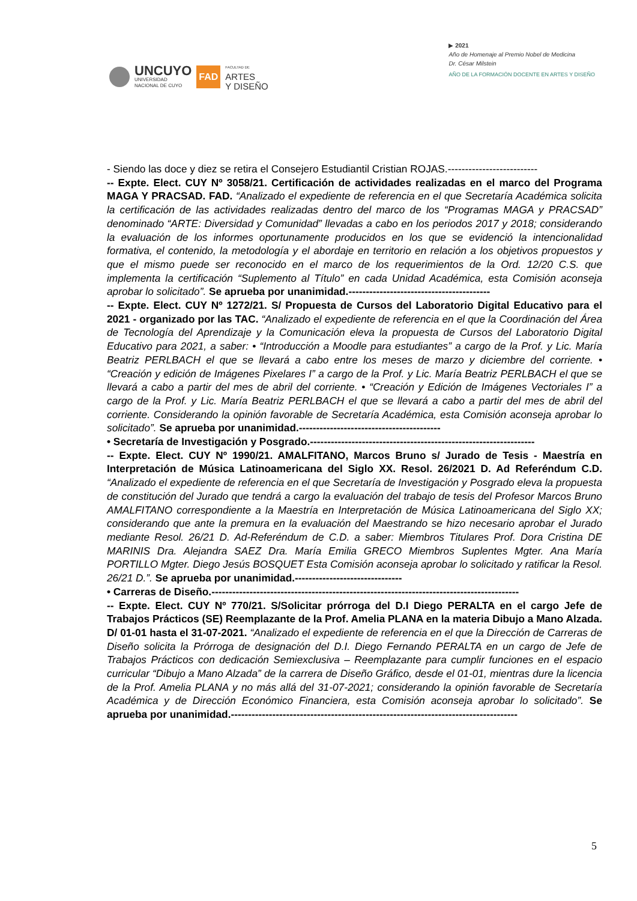UNCUYO
UNIVERSIDAD
NACIONAL DE CUYO
FAD
FACULTAD DE
ARTES
Y DISEÑO
▶ 2021
Año de Homenaje al Premio Nobel de Medicina
Dr. César Milstein
AÑO DE LA FORMACIÓN DOCENTE EN ARTES Y DISEÑO
- Siendo las doce y diez se retira el Consejero Estudiantil Cristian ROJAS.--------------------------
-- Expte. Elect. CUY Nº 3058/21. Certificación de actividades realizadas en el marco del Programa MAGA Y PRACSAD. FAD. “Analizado el expediente de referencia en el que Secretaría Académica solicita la certificación de las actividades realizadas dentro del marco de los “Programas MAGA y PRACSAD” denominado “ARTE: Diversidad y Comunidad” llevadas a cabo en los periodos 2017 y 2018; considerando la evaluación de los informes oportunamente producidos en los que se evidenció la intencionalidad formativa, el contenido, la metodología y el abordaje en territorio en relación a los objetivos propuestos y que el mismo puede ser reconocido en el marco de los requerimientos de la Ord. 12/20 C.S. que implementa la certificación “Suplemento al Título” en cada Unidad Académica, esta Comisión aconseja aprobar lo solicitado”. Se aprueba por unanimidad.-----------------------------------------
-- Expte. Elect. CUY Nº 1272/21. S/ Propuesta de Cursos del Laboratorio Digital Educativo para el 2021 - organizado por las TAC. “Analizado el expediente de referencia en el que la Coordinación del Área de Tecnología del Aprendizaje y la Comunicación eleva la propuesta de Cursos del Laboratorio Digital Educativo para 2021, a saber: • “Introducción a Moodle para estudiantes” a cargo de la Prof. y Lic. María Beatriz PERLBACH el que se llevará a cabo entre los meses de marzo y diciembre del corriente. • “Creación y edición de Imágenes Pixelares I” a cargo de la Prof. y Lic. María Beatriz PERLBACH el que se llevará a cabo a partir del mes de abril del corriente. • “Creación y Edición de Imágenes Vectoriales I” a cargo de la Prof. y Lic. María Beatriz PERLBACH el que se llevará a cabo a partir del mes de abril del corriente. Considerando la opinión favorable de Secretaría Académica, esta Comisión aconseja aprobar lo solicitado”. Se aprueba por unanimidad.-----------------------------------------
• Secretaría de Investigación y Posgrado.-----------------------------------------------------------------
-- Expte. Elect. CUY Nº 1990/21. AMALFITANO, Marcos Bruno s/ Jurado de Tesis - Maestría en Interpretación de Música Latinoamericana del Siglo XX. Resol. 26/2021 D. Ad Referéndum C.D. “Analizado el expediente de referencia en el que Secretaría de Investigación y Posgrado eleva la propuesta de constitución del Jurado que tendrá a cargo la evaluación del trabajo de tesis del Profesor Marcos Bruno AMALFITANO correspondiente a la Maestría en Interpretación de Música Latinoamericana del Siglo XX; considerando que ante la premura en la evaluación del Maestrando se hizo necesario aprobar el Jurado mediante Resol. 26/21 D. Ad-Referéndum de C.D. a saber: Miembros Titulares Prof. Dora Cristina DE MARINIS Dra. Alejandra SAEZ Dra. María Emilia GRECO Miembros Suplentes Mgter. Ana María PORTILLO Mgter. Diego Jesús BOSQUET Esta Comisión aconseja aprobar lo solicitado y ratificar la Resol. 26/21 D.”. Se aprueba por unanimidad.-------------------------------
• Carreras de Diseño.-----------------------------------------------------------------------------------------
-- Expte. Elect. CUY Nº 770/21. S/Solicitar prórroga del D.I Diego PERALTA en el cargo Jefe de Trabajos Prácticos (SE) Reemplazante de la Prof. Amelia PLANA en la materia Dibujo a Mano Alzada. D/ 01-01 hasta el 31-07-2021. “Analizado el expediente de referencia en el que la Dirección de Carreras de Diseño solicita la Prórroga de designación del D.I. Diego Fernando PERALTA en un cargo de Jefe de Trabajos Prácticos con dedicación Semiexclusiva – Reemplazante para cumplir funciones en el espacio curricular “Dibujo a Mano Alzada” de la carrera de Diseño Gráfico, desde el 01-01, mientras dure la licencia de la Prof. Amelia PLANA y no más allá del 31-07-2021; considerando la opinión favorable de Secretaría Académica y de Dirección Económico Financiera, esta Comisión aconseja aprobar lo solicitado”. Se aprueba por unanimidad.-----------------------------------------------------------------------------------
5